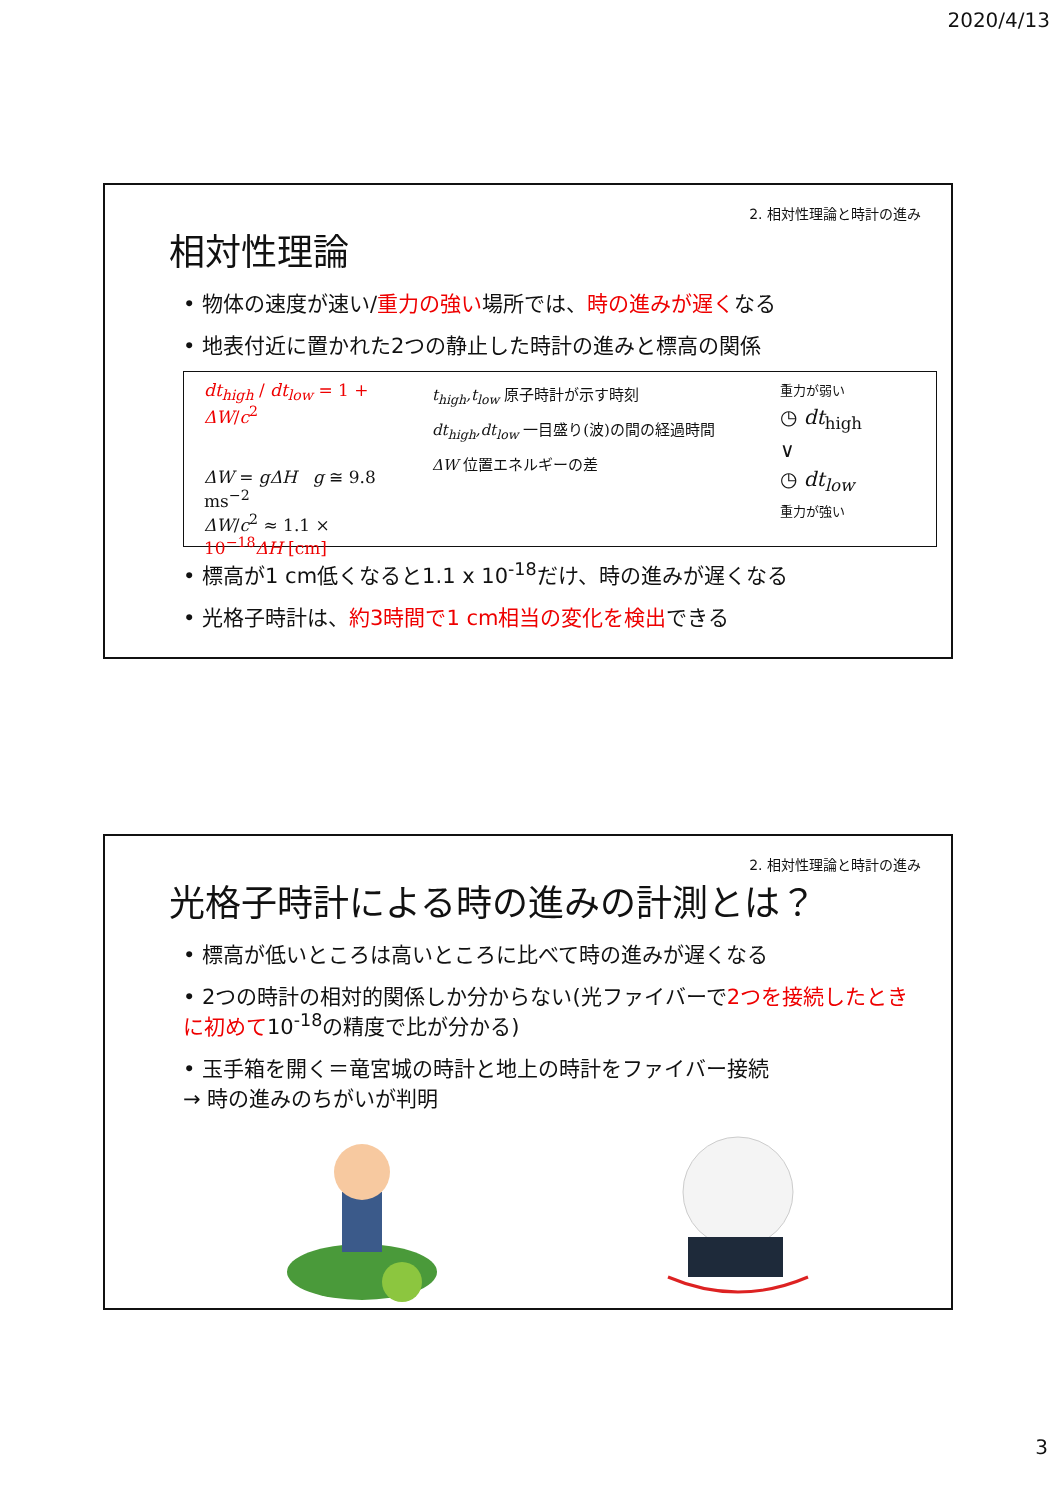2020/4/13
2. 相対性理論と時計の進み
相対性理論
• 物体の速度が速い/重力の強い場所では、時の進みが遅くなる
• 地表付近に置かれた2つの静止した時計の進みと標高の関係
dt<sub>high</sub> / dt<sub>low</sub> = 1 + ΔW/c<sup>2</sup>
ΔW = gΔH g ≅ 9.8 ms<sup>−2</sup>
ΔW/c<sup>2</sup> ≈ 1.1 × 10<sup>−18</sup>ΔH [cm]
t<sub>high</sub>,t<sub>low</sub> 原子時計が示す時刻
dt<sub>high</sub>,dt<sub>low</sub> 一目盛り(波)の間の経過時間
ΔW 位置エネルギーの差
重力が弱い
◷ dt<sub>high</sub>
∨
◷ dt<sub>low</sub>
重力が強い
• 標高が1 cm低くなると1.1 x 10<sup>-18</sup>だけ、時の進みが遅くなる
• 光格子時計は、約3時間で1 cm相当の変化を検出できる
2. 相対性理論と時計の進み
光格子時計による時の進みの計測とは？
• 標高が低いところは高いところに比べて時の進みが遅くなる
• 2つの時計の相対的関係しか分からない(光ファイバーで2つを接続したときに初めて10<sup>-18</sup>の精度で比が分かる)
• 玉手箱を開く＝竜宮城の時計と地上の時計をファイバー接続
→ 時の進みのちがいが判明
3